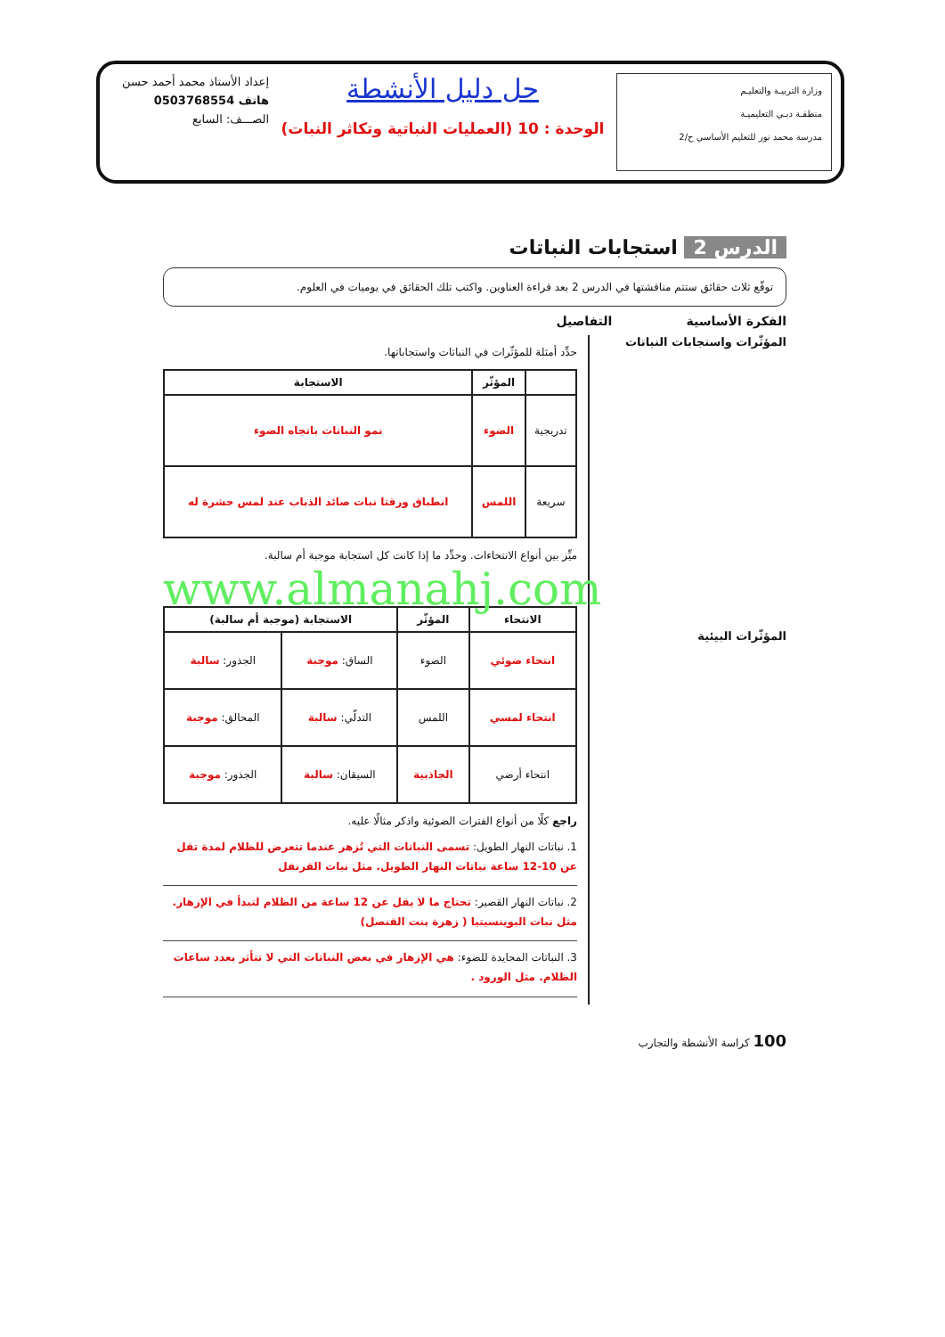وزارة التربيـة والتعليـم
منطقـة دبـي التعليميـة
مدرسة محمد نور للتعليم الأساسي ح/2
حل دليل الأنشطة
الوحدة : 10 (العمليات النباتية وتكاثر النبات)
إعداد الأستاذ محمد أحمد حسن
هاتف 0503768554
الصـــف: السابع
الدرس 2 استجابات النباتات
توقّع ثلاث حقائق ستتم مناقشتها في الدرس 2 بعد قراءة العناوين. واكتب تلك الحقائق في يوميات في العلوم.
الفكرة الأساسية التفاصيل
المؤثّرات واستجابات النباتات
المؤثّرات البيئية
حدِّد أمثلة للمؤثّرات في النباتات واستجاباتها.
| | المؤثّر | الاستجابة |
| --- | --- | --- |
| تدريجية | الضوء | نمو النباتات باتجاه الضوء |
| سريعة | اللمس | انطباق ورقتا نبات صائد الذباب عند لمس حشرة له |
ميِّز بين أنواع الانتحاءات. وحدِّد ما إذا كانت كل استجابة موجبة أم سالبة.
www.almanahj.com
| الانتحاء | المؤثّر | الاستجابة (موجبة أم سالبة) | |
| --- | --- | --- | --- |
| انتحاء ضوئي | الضوء | الساق: موجبة | الجذور: سالبة |
| انتحاء لمسي | اللمس | التدلّي: سالبة | المحالق: موجبة |
| انتحاء أرضي | الجاذبية | السيقان: سالبة | الجذور: موجبة |
راجع كلًا من أنواع الفترات الضوئية واذكر مثالًا عليه.
1. نباتات النهار الطويل: تسمى النباتات التي تُزهر عندما تتعرض للظلام لمدة تقل عن 10-12 ساعة نباتات النهار الطويل. مثل نبات القرنفل
2. نباتات النهار القصير: تحتاج ما لا يقل عن 12 ساعة من الظلام لتبدأ في الإزهار. مثل نبات البوينسيتيا ( زهرة بنت القنصل)
3. النباتات المحايدة للضوء: هي الإزهار في بعض النباتات التي لا تتأثر بعدد ساعات الظلام. مثل الورود .
100 كراسة الأنشطة والتجارب